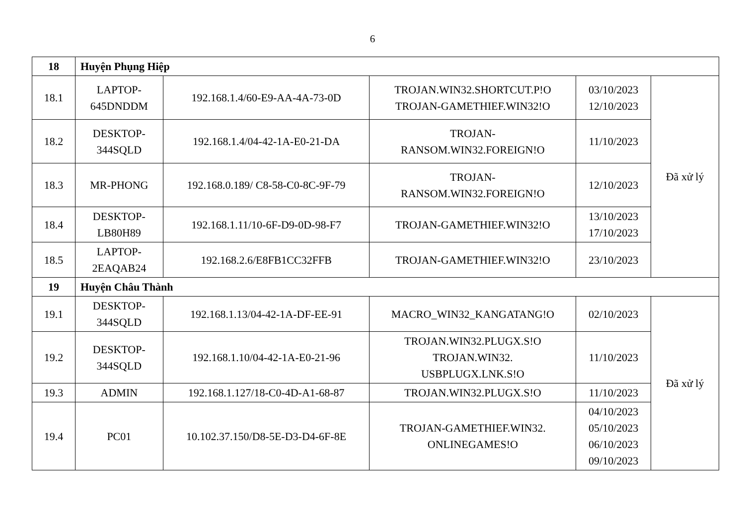6
| 18 | Huyện Phụng Hiệp | | | | |
| 18.1 | LAPTOP- 645DNDDM | 192.168.1.4/60-E9-AA-4A-73-0D | TROJAN.WIN32.SHORTCUT.P!O TROJAN-GAMETHIEF.WIN32!O | 03/10/2023 12/10/2023 | Đã xử lý |
| 18.2 | DESKTOP- 344SQLD | 192.168.1.4/04-42-1A-E0-21-DA | TROJAN- RANSOM.WIN32.FOREIGN!O | 11/10/2023 | |
| 18.3 | MR-PHONG | 192.168.0.189/ C8-58-C0-8C-9F-79 | TROJAN- RANSOM.WIN32.FOREIGN!O | 12/10/2023 | |
| 18.4 | DESKTOP- LB80H89 | 192.168.1.11/10-6F-D9-0D-98-F7 | TROJAN-GAMETHIEF.WIN32!O | 13/10/2023 17/10/2023 | |
| 18.5 | LAPTOP- 2EAQAB24 | 192.168.2.6/E8FB1CC32FFB | TROJAN-GAMETHIEF.WIN32!O | 23/10/2023 | |
| 19 | Huyện Châu Thành | | | | |
| 19.1 | DESKTOP- 344SQLD | 192.168.1.13/04-42-1A-DF-EE-91 | MACRO_WIN32_KANGATANG!O | 02/10/2023 | Đã xử lý |
| 19.2 | DESKTOP- 344SQLD | 192.168.1.10/04-42-1A-E0-21-96 | TROJAN.WIN32.PLUGX.S!O TROJAN.WIN32. USBPLUGX.LNK.S!O | 11/10/2023 | |
| 19.3 | ADMIN | 192.168.1.127/18-C0-4D-A1-68-87 | TROJAN.WIN32.PLUGX.S!O | 11/10/2023 | |
| 19.4 | PC01 | 10.102.37.150/D8-5E-D3-D4-6F-8E | TROJAN-GAMETHIEF.WIN32. ONLINEGAMES!O | 04/10/2023 05/10/2023 06/10/2023 09/10/2023 | |